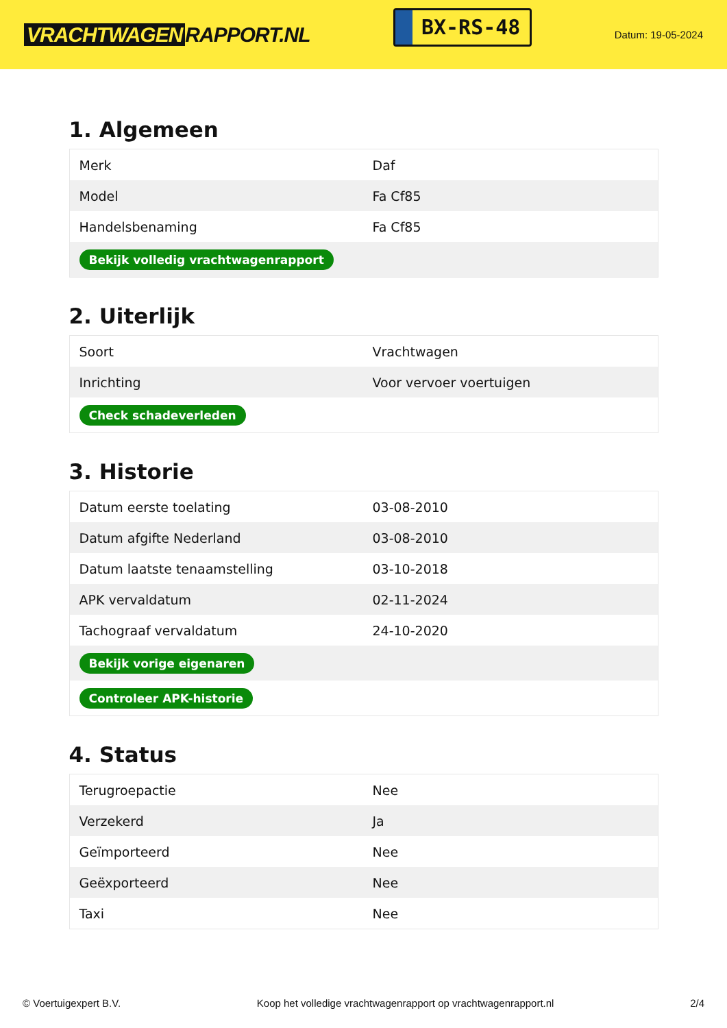VRACHTWAGEN RAPPORT.NL
BX-RS-48
Datum: 19-05-2024
1. Algemeen
| Merk | Daf |
| Model | Fa Cf85 |
| Handelsbenaming | Fa Cf85 |
| Bekijk volledig vrachtwagenrapport | |
2. Uiterlijk
| Soort | Vrachtwagen |
| Inrichting | Voor vervoer voertuigen |
| Check schadeverleden | |
3. Historie
| Datum eerste toelating | 03-08-2010 |
| Datum afgifte Nederland | 03-08-2010 |
| Datum laatste tenaamstelling | 03-10-2018 |
| APK vervaldatum | 02-11-2024 |
| Tachograaf vervaldatum | 24-10-2020 |
| Bekijk vorige eigenaren | |
| Controleer APK-historie | |
4. Status
| Terugroepactie | Nee |
| Verzekerd | Ja |
| Geïmporteerd | Nee |
| Geëxporteerd | Nee |
| Taxi | Nee |
© Voertuigexpert B.V. Koop het volledige vrachtwagenrapport op vrachtwagenrapport.nl 2/4